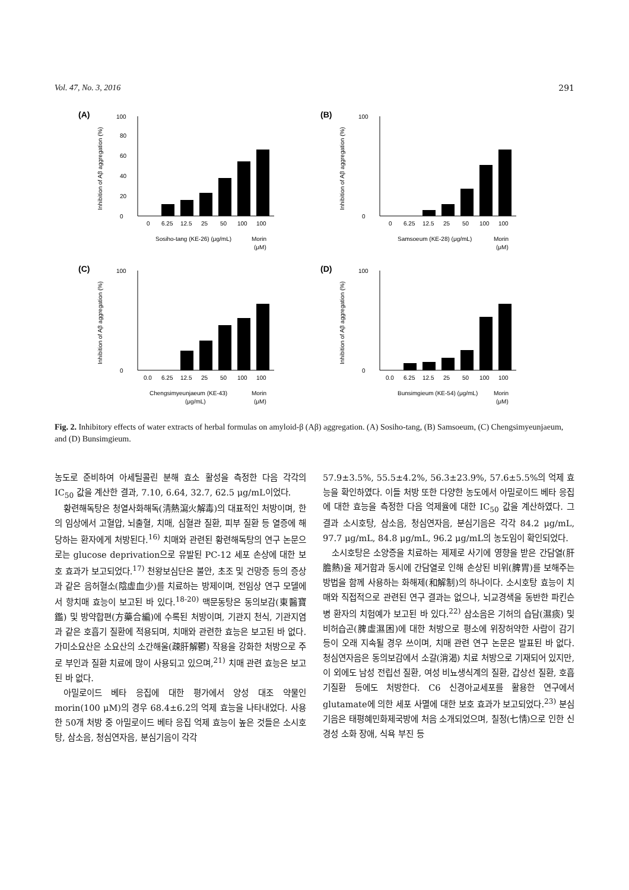Vol. 47, No. 3, 2016 291
(A)
Inhibition of Aβ aggregation (%)
0
20
40
60
80
100
0
6.25
12.5
25
50
100
100
Sosiho-tang (KE-26) (μg/mL)
Morin
(μM)
(B)
Inhibition of Aβ aggregation (%)
0
100
0
6.25
12.5
25
50
100
100
Samsoeum (KE-28) (μg/mL)
Morin
(μM)
(C)
Inhibition of Aβ aggregation (%)
0
100
0.0
6.25
12.5
25
50
100
100
Chengsimyeunjaeum (KE-43)
(μg/mL)
Morin
(μM)
(D)
Inhibition of Aβ aggregation (%)
0
100
0.0
6.25
12.5
25
50
100
100
Bunsimgieum (KE-54) (μg/mL)
Morin
(μM)
Fig. 2. Inhibitory effects of water extracts of herbal formulas on amyloid-β (Aβ) aggregation. (A) Sosiho-tang, (B) Samsoeum, (C) Chengsimyeunjaeum, and (D) Bunsimgieum.
농도로 준비하여 아세틸콜린 분해 효소 활성을 측정한 다음 각각의 IC<sub>50</sub> 값을 계산한 결과, 7.10, 6.64, 32.7, 62.5 μg/mL이었다.
황련해독탕은 청열사화해독(淸熱瀉火解毒)의 대표적인 처방이며, 한의 임상에서 고혈압, 뇌출혈, 치매, 심혈관 질환, 피부 질환 등 열증에 해당하는 환자에게 처방된다.<sup>16)</sup> 치매와 관련된 황련해독탕의 연구 논문으로는 glucose deprivation으로 유발된 PC-12 세포 손상에 대한 보호 효과가 보고되었다.<sup>17)</sup> 천왕보심단은 불안, 초조 및 건망증 등의 증상과 같은 음허혈소(陰虛血少)를 치료하는 방제이며, 전임상 연구 모델에서 항치매 효능이 보고된 바 있다.<sup>18-20)</sup> 맥문동탕은 동의보감(東醫寶鑑) 및 방약합편(方藥合編)에 수록된 처방이며, 기관지 천식, 기관지염과 같은 호흡기 질환에 적용되며, 치매와 관련한 효능은 보고된 바 없다. 가미소요산은 소요산의 소간해울(疎肝解鬱) 작용을 강화한 처방으로 주로 부인과 질환 치료에 많이 사용되고 있으며,<sup>21)</sup> 치매 관련 효능은 보고된 바 없다.
아밀로이드 베타 응집에 대한 평가에서 양성 대조 약물인 morin(100 μM)의 경우 68.4±6.2의 억제 효능을 나타내었다. 사용한 50개 처방 중 아밀로이드 베타 응집 억제 효능이 높은 것들은 소시호탕, 삼소음, 청심연자음, 분심기음이 각각
57.9±3.5%, 55.5±4.2%, 56.3±23.9%, 57.6±5.5%의 억제 효능을 확인하였다. 이들 처방 또한 다양한 농도에서 아밀로이드 베타 응집에 대한 효능을 측정한 다음 억제율에 대한 IC<sub>50</sub> 값을 계산하였다. 그 결과 소시호탕, 삼소음, 청심연자음, 분심기음은 각각 84.2 μg/mL, 97.7 μg/mL, 84.8 μg/mL, 96.2 μg/mL의 농도임이 확인되었다.
소시호탕은 소양증을 치료하는 제제로 사기에 영향을 받은 간담열(肝膽熱)을 제거함과 동시에 간담열로 인해 손상된 비위(脾胃)를 보해주는 방법을 함께 사용하는 화해제(和解制)의 하나이다. 소시호탕 효능이 치매와 직접적으로 관련된 연구 결과는 없으나, 뇌교경색을 동반한 파킨슨병 환자의 치험예가 보고된 바 있다.<sup>22)</sup> 삼소음은 기허의 습담(濕痰) 및 비허습곤(脾虛濕困)에 대한 처방으로 평소에 위장허약한 사람이 감기 등이 오래 지속될 경우 쓰이며, 치매 관련 연구 논문은 발표된 바 없다. 청심연자음은 동의보감에서 소갈(消渴) 치료 처방으로 기재되어 있지만, 이 외에도 남성 전립선 질환, 여성 비뇨생식계의 질환, 갑상선 질환, 호흡기질환 등에도 처방한다. C6 신경아교세포를 활용한 연구에서 glutamate에 의한 세포 사멸에 대한 보호 효과가 보고되었다.<sup>23)</sup> 분심기음은 태평혜민화제국방에 처음 소개되었으며, 칠정(七情)으로 인한 신경성 소화 장애, 식욕 부진 등